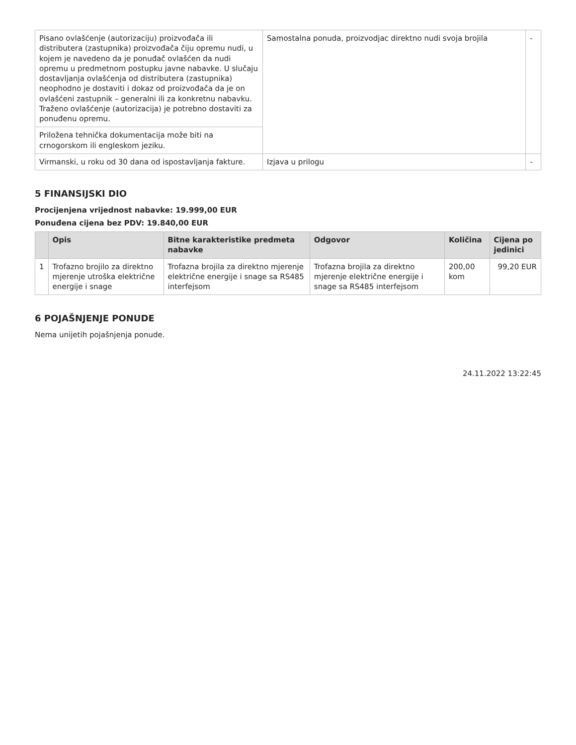| Pisano ovlašćenje (autorizaciju) proizvođača ili distributera (zastupnika) proizvođača čiju opremu nudi, u kojem je navedeno da je ponuđač ovlašćen da nudi opremu u predmetnom postupku javne nabavke. U slučaju dostavljanja ovlašćenja od distributera (zastupnika) neophodno je dostaviti i dokaz od proizvođača da je on ovlašćeni zastupnik – generalni ili za konkretnu nabavku. Traženo ovlašćenje (autorizacija) je potrebno dostaviti za ponuđenu opremu. | Samostalna ponuda, proizvodjac direktno nudi svoja brojila | - |
| Priložena tehnička dokumentacija može biti na crnogorskom ili engleskom jeziku. | | |
| Virmanski, u roku od 30 dana od ispostavljanja fakture. | Izjava u prilogu | - |
5 FINANSIJSKI DIO
Procijenjena vrijednost nabavke: 19.999,00 EUR
Ponuđena cijena bez PDV: 19.840,00 EUR
| | Opis | Bitne karakteristike predmeta nabavke | Odgovor | Količina | Cijena po jedinici |
| --- | --- | --- | --- | --- | --- |
| 1 | Trofazno brojilo za direktno mjerenje utroška električne energije i snage | Trofazna brojila za direktno mjerenje električne energije i snage sa RS485 interfejsom | Trofazna brojila za direktno mjerenje električne energije i snage sa RS485 interfejsom | 200,00 kom | 99,20 EUR |
6 POJAŠNJENJE PONUDE
Nema unijetih pojašnjenja ponude.
24.11.2022 13:22:45